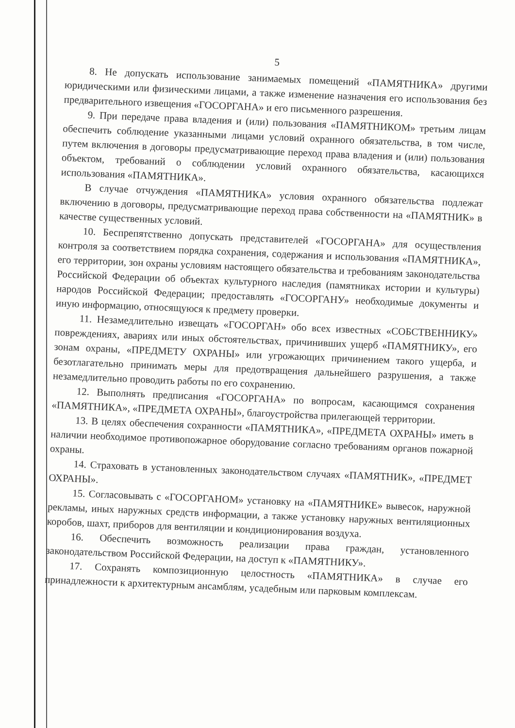5
8. Не допускать использование занимаемых помещений «ПАМЯТНИКА» другими юридическими или физическими лицами, а также изменение назначения его использования без предварительного извещения «ГОСОРГАНА» и его письменного разрешения.
9. При передаче права владения и (или) пользования «ПАМЯТНИКОМ» третьим лицам обеспечить соблюдение указанными лицами условий охранного обязательства, в том числе, путем включения в договоры предусматривающие переход права владения и (или) пользования объектом, требований о соблюдении условий охранного обязательства, касающихся использования «ПАМЯТНИКА».
В случае отчуждения «ПАМЯТНИКА» условия охранного обязательства подлежат включению в договоры, предусматривающие переход права собственности на «ПАМЯТНИК» в качестве существенных условий.
10. Беспрепятственно допускать представителей «ГОСОРГАНА» для осуществления контроля за соответствием порядка сохранения, содержания и использования «ПАМЯТНИКА», его территории, зон охраны условиям настоящего обязательства и требованиям законодательства Российской Федерации об объектах культурного наследия (памятниках истории и культуры) народов Российской Федерации; предоставлять «ГОСОРГАНУ» необходимые документы и иную информацию, относящуюся к предмету проверки.
11. Незамедлительно извещать «ГОСОРГАН» обо всех известных «СОБСТВЕННИКУ» повреждениях, авариях или иных обстоятельствах, причинивших ущерб «ПАМЯТНИКУ», его зонам охраны, «ПРЕДМЕТУ ОХРАНЫ» или угрожающих причинением такого ущерба, и безотлагательно принимать меры для предотвращения дальнейшего разрушения, а также незамедлительно проводить работы по его сохранению.
12. Выполнять предписания «ГОСОРГАНА» по вопросам, касающимся сохранения «ПАМЯТНИКА», «ПРЕДМЕТА ОХРАНЫ», благоустройства прилегающей территории.
13. В целях обеспечения сохранности «ПАМЯТНИКА», «ПРЕДМЕТА ОХРАНЫ» иметь в наличии необходимое противопожарное оборудование согласно требованиям органов пожарной охраны.
14. Страховать в установленных законодательством случаях «ПАМЯТНИК», «ПРЕДМЕТ ОХРАНЫ».
15. Согласовывать с «ГОСОРГАНОМ» установку на «ПАМЯТНИКЕ» вывесок, наружной рекламы, иных наружных средств информации, а также установку наружных вентиляционных коробов, шахт, приборов для вентиляции и кондиционирования воздуха.
16. Обеспечить возможность реализации права граждан, установленного законодательством Российской Федерации, на доступ к «ПАМЯТНИКУ».
17. Сохранять композиционную целостность «ПАМЯТНИКА» в случае его принадлежности к архитектурным ансамблям, усадебным или парковым комплексам.